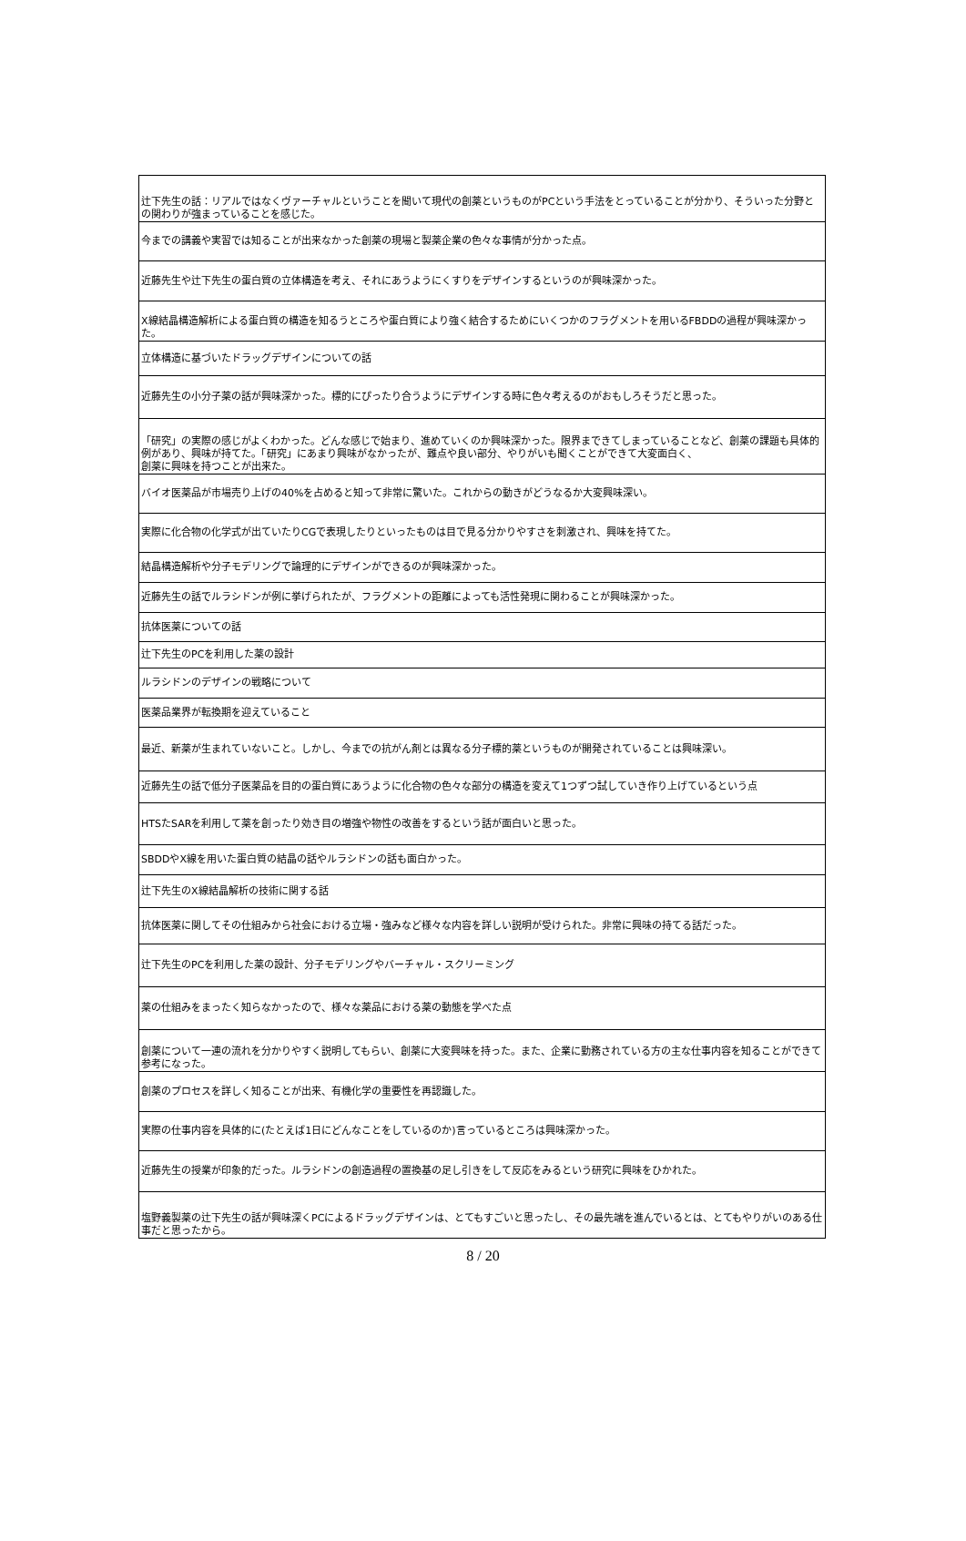| 辻下先生の話：リアルではなくヴァーチャルということを聞いて現代の創薬というものがPCという手法をとっていることが分かり、そういった分野との関わりが強まっていることを感じた。 |
| 今までの講義や実習では知ることが出来なかった創薬の現場と製薬企業の色々な事情が分かった点。 |
| 近藤先生や辻下先生の蛋白質の立体構造を考え、それにあうようにくすりをデザインするというのが興味深かった。 |
| X線結晶構造解析による蛋白質の構造を知るうところや蛋白質により強く結合するためにいくつかのフラグメントを用いるFBDDの過程が興味深かった。 |
| 立体構造に基づいたドラッグデザインについての話 |
| 近藤先生の小分子薬の話が興味深かった。標的にぴったり合うようにデザインする時に色々考えるのがおもしろそうだと思った。 |
| 「研究」の実際の感じがよくわかった。どんな感じで始まり、進めていくのか興味深かった。限界まできてしまっていることなど、創薬の課題も具体的例があり、興味が持てた。「研究」にあまり興味がなかったが、難点や良い部分、やりがいも聞くことができて大変面白く、 創薬に興味を持つことが出来た。 |
| バイオ医薬品が市場売り上げの40%を占めると知って非常に驚いた。これからの動きがどうなるか大変興味深い。 |
| 実際に化合物の化学式が出ていたりCGで表現したりといったものは目で見る分かりやすさを刺激され、興味を持てた。 |
| 結晶構造解析や分子モデリングで論理的にデザインができるのが興味深かった。 |
| 近藤先生の話でルラシドンが例に挙げられたが、フラグメントの距離によっても活性発現に関わることが興味深かった。 |
| 抗体医薬についての話 |
| 辻下先生のPCを利用した薬の設計 |
| ルラシドンのデザインの戦略について |
| 医薬品業界が転換期を迎えていること |
| 最近、新薬が生まれていないこと。しかし、今までの抗がん剤とは異なる分子標的薬というものが開発されていることは興味深い。 |
| 近藤先生の話で低分子医薬品を目的の蛋白質にあうように化合物の色々な部分の構造を変えて1つずつ試していき作り上げているという点 |
| HTSたSARを利用して薬を創ったり効き目の増強や物性の改善をするという話が面白いと思った。 |
| SBDDやX線を用いた蛋白質の結晶の話やルラシドンの話も面白かった。 |
| 辻下先生のX線結晶解析の技術に関する話 |
| 抗体医薬に関してその仕組みから社会における立場・強みなど様々な内容を詳しい説明が受けられた。非常に興味の持てる話だった。 |
| 辻下先生のPCを利用した薬の設計、分子モデリングやバーチャル・スクリーミング |
| 薬の仕組みをまったく知らなかったので、様々な薬品における薬の動態を学べた点 |
| 創薬について一連の流れを分かりやすく説明してもらい、創薬に大変興味を持った。また、企業に勤務されている方の主な仕事内容を知ることができて参考になった。 |
| 創薬のプロセスを詳しく知ることが出来、有機化学の重要性を再認識した。 |
| 実際の仕事内容を具体的に(たとえば1日にどんなことをしているのか)言っているところは興味深かった。 |
| 近藤先生の授業が印象的だった。ルラシドンの創造過程の置換基の足し引きをして反応をみるという研究に興味をひかれた。 |
| 塩野義製薬の辻下先生の話が興味深くPCによるドラッグデザインは、とてもすごいと思ったし、その最先端を進んでいるとは、とてもやりがいのある仕事だと思ったから。 |
8 / 20